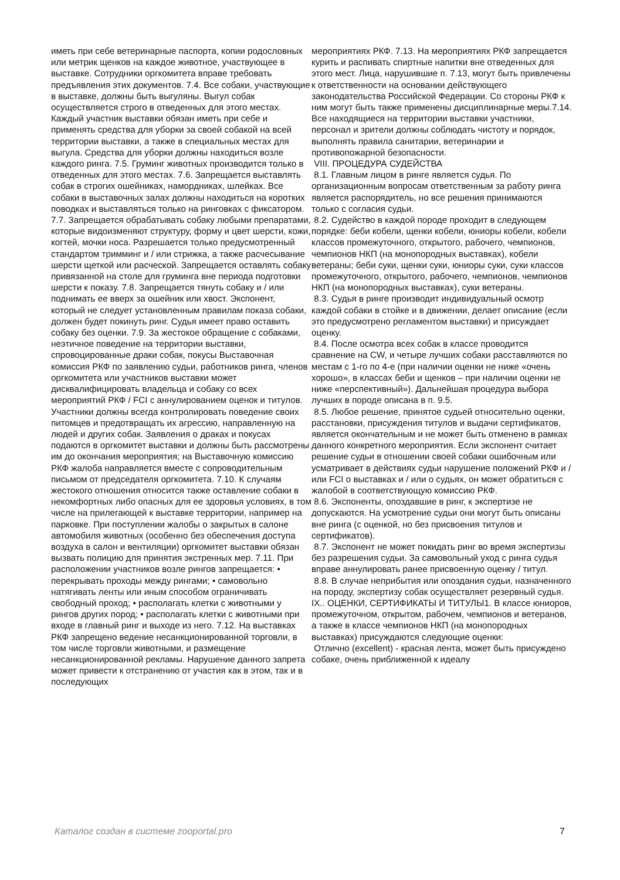иметь при себе ветеринарные паспорта, копии родословных или метрик щенков на каждое животное, участвующее в выставке. Сотрудники оргкомитета вправе требовать предъявления этих документов. 7.4. Все собаки, участвующие в выставке, должны быть выгуляны. Выгул собак осуществляется строго в отведенных для этого местах. Каждый участник выставки обязан иметь при себе и применять средства для уборки за своей собакой на всей территории выставки, а также в специальных местах для выгула. Средства для уборки должны находиться возле каждого ринга. 7.5. Груминг животных производится только в отведенных для этого местах. 7.6. Запрещается выставлять собак в строгих ошейниках, намордниках, шлейках. Все собаки в выставочных залах должны находиться на коротких поводках и выставляться только на ринговках с фиксатором. 7.7. Запрещается обрабатывать собаку любыми препаратами, которые видоизменяют структуру, форму и цвет шерсти, кожи, когтей, мочки носа. Разрешается только предусмотренный стандартом тримминг и / или стрижка, а также расчесывание шерсти щеткой или расческой. Запрещается оставлять собаку привязанной на столе для груминга вне периода подготовки шерсти к показу. 7.8. Запрещается тянуть собаку и / или поднимать ее вверх за ошейник или хвост. Экспонент, который не следует установленным правилам показа собаки, должен будет покинуть ринг. Судья имеет право оставить собаку без оценки. 7.9. За жестокое обращение с собаками, неэтичное поведение на территории выставки, спровоцированные драки собак, покусы Выставочная комиссия РКФ по заявлению судьи, работников ринга, членов оргкомитета или участников выставки может дисквалифицировать владельца и собаку со всех мероприятий РКФ / FCI с аннулированием оценок и титулов. Участники должны всегда контролировать поведение своих питомцев и предотвращать их агрессию, направленную на людей и других собак. Заявления о драках и покусах подаются в оргкомитет выставки и должны быть рассмотрены им до окончания мероприятия; на Выставочную комиссию РКФ жалоба направляется вместе с сопроводительным письмом от председателя оргкомитета. 7.10. К случаям жестокого отношения относится также оставление собаки в некомфортных либо опасных для ее здоровья условиях, в том числе на прилегающей к выставке территории, например на парковке. При поступлении жалобы о закрытых в салоне автомобиля животных (особенно без обеспечения доступа воздуха в салон и вентиляции) оргкомитет выставки обязан вызвать полицию для принятия экстренных мер. 7.11. При расположении участников возле рингов запрещается: • перекрывать проходы между рингами; • самовольно натягивать ленты или иным способом ограничивать свободный проход; • располагать клетки с животными у рингов других пород; • располагать клетки с животными при входе в главный ринг и выходе из него. 7.12. На выставках РКФ запрещено ведение несанкционированной торговли, в том числе торговли животными, и размещение несанкционированной рекламы. Нарушение данного запрета может привести к отстранению от участия как в этом, так и в последующих
мероприятиях РКФ. 7.13. На мероприятиях РКФ запрещается курить и распивать спиртные напитки вне отведенных для этого мест. Лица, нарушившие п. 7.13, могут быть привлечены к ответственности на основании действующего законодательства Российской Федерации. Со стороны РКФ к ним могут быть также применены дисциплинарные меры.7.14. Все находящиеся на территории выставки участники, персонал и зрители должны соблюдать чистоту и порядок, выполнять правила санитарии, ветеринарии и противопожарной безопасности.
VIII. ПРОЦЕДУРА СУДЕЙСТВА
8.1. Главным лицом в ринге является судья. По организационным вопросам ответственным за работу ринга является распорядитель, но все решения принимаются только с согласия судьи.
8.2. Судейство в каждой породе проходит в следующем порядке: беби кобели, щенки кобели, юниоры кобели, кобели классов промежуточного, открытого, рабочего, чемпионов, чемпионов НКП (на монопородных выставках), кобели ветераны; беби суки, щенки суки, юниоры суки, суки классов промежуточного, открытого, рабочего, чемпионов, чемпионов НКП (на монопородных выставках), суки ветераны.
8.3. Судья в ринге производит индивидуальный осмотр каждой собаки в стойке и в движении, делает описание (если это предусмотрено регламентом выставки) и присуждает оценку.
8.4. После осмотра всех собак в классе проводится сравнение на CW, и четыре лучших собаки расставляются по местам с 1-го по 4-е (при наличии оценки не ниже «очень хорошо», в классах беби и щенков – при наличии оценки не ниже «перспективный»). Дальнейшая процедура выбора лучших в породе описана в п. 9.5.
8.5. Любое решение, принятое судьей относительно оценки, расстановки, присуждения титулов и выдачи сертификатов, является окончательным и не может быть отменено в рамках данного конкретного мероприятия. Если экспонент считает решение судьи в отношении своей собаки ошибочным или усматривает в действиях судьи нарушение положений РКФ и / или FCI о выставках и / или о судьях, он может обратиться с жалобой в соответствующую комиссию РКФ.
8.6. Экспоненты, опоздавшие в ринг, к экспертизе не допускаются. На усмотрение судьи они могут быть описаны вне ринга (с оценкой, но без присвоения титулов и сертификатов).
8.7. Экспонент не может покидать ринг во время экспертизы без разрешения судьи. За самовольный уход с ринга судья вправе аннулировать ранее присвоенную оценку / титул.
8.8. В случае неприбытия или опоздания судьи, назначенного на породу, экспертизу собак осуществляет резервный судья. IX.. ОЦЕНКИ, СЕРТИФИКАТЫ И ТИТУЛЫ1. В классе юниоров, промежуточном, открытом, рабочем, чемпионов и ветеранов, а также в классе чемпионов НКП (на монопородных выставках) присуждаются следующие оценки:
Отлично (excellent) - красная лента, может быть присуждено собаке, очень приближенной к идеалу
Каталог создан в системе zooportal.pro 7